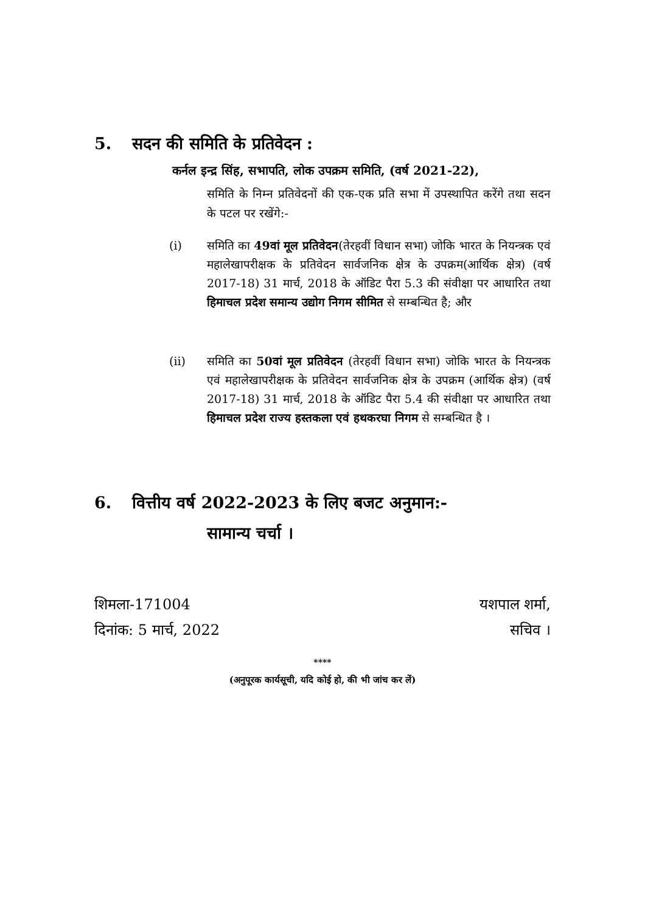5. सदन की समिति के प्रतिवेदन :
कर्नल इन्द्र सिंह, सभापति, लोक उपक्रम समिति, (वर्ष 2021-22),
समिति के निम्न प्रतिवेदनों की एक-एक प्रति सभा में उपस्थापित करेंगे तथा सदन के पटल पर रखेंगे:-
(i) समिति का 49वां मूल प्रतिवेदन(तेरहवीं विधान सभा) जोकि भारत के नियन्त्रक एवं महालेखापरीक्षक के प्रतिवेदन सार्वजनिक क्षेत्र के उपक्रम(आर्थिक क्षेत्र) (वर्ष 2017-18) 31 मार्च, 2018 के ऑडिट पैरा 5.3 की संवीक्षा पर आधारित तथा हिमाचल प्रदेश समान्य उद्योग निगम सीमित से सम्बन्धित है; और
(ii) समिति का 50वां मूल प्रतिवेदन (तेरहवीं विधान सभा) जोकि भारत के नियन्त्रक एवं महालेखापरीक्षक के प्रतिवेदन सार्वजनिक क्षेत्र के उपक्रम (आर्थिक क्षेत्र) (वर्ष 2017-18) 31 मार्च, 2018 के ऑडिट पैरा 5.4 की संवीक्षा पर आधारित तथा हिमाचल प्रदेश राज्य हस्तकला एवं हथकरघा निगम से सम्बन्धित है ।
6. वित्तीय वर्ष 2022-2023 के लिए बजट अनुमान:-
सामान्य चर्चा ।
शिमला-171004
दिनांक: 5 मार्च, 2022
यशपाल शर्मा,
सचिव ।
****
(अनुपूरक कार्यसूची, यदि कोई हो, की भी जांच कर लें)